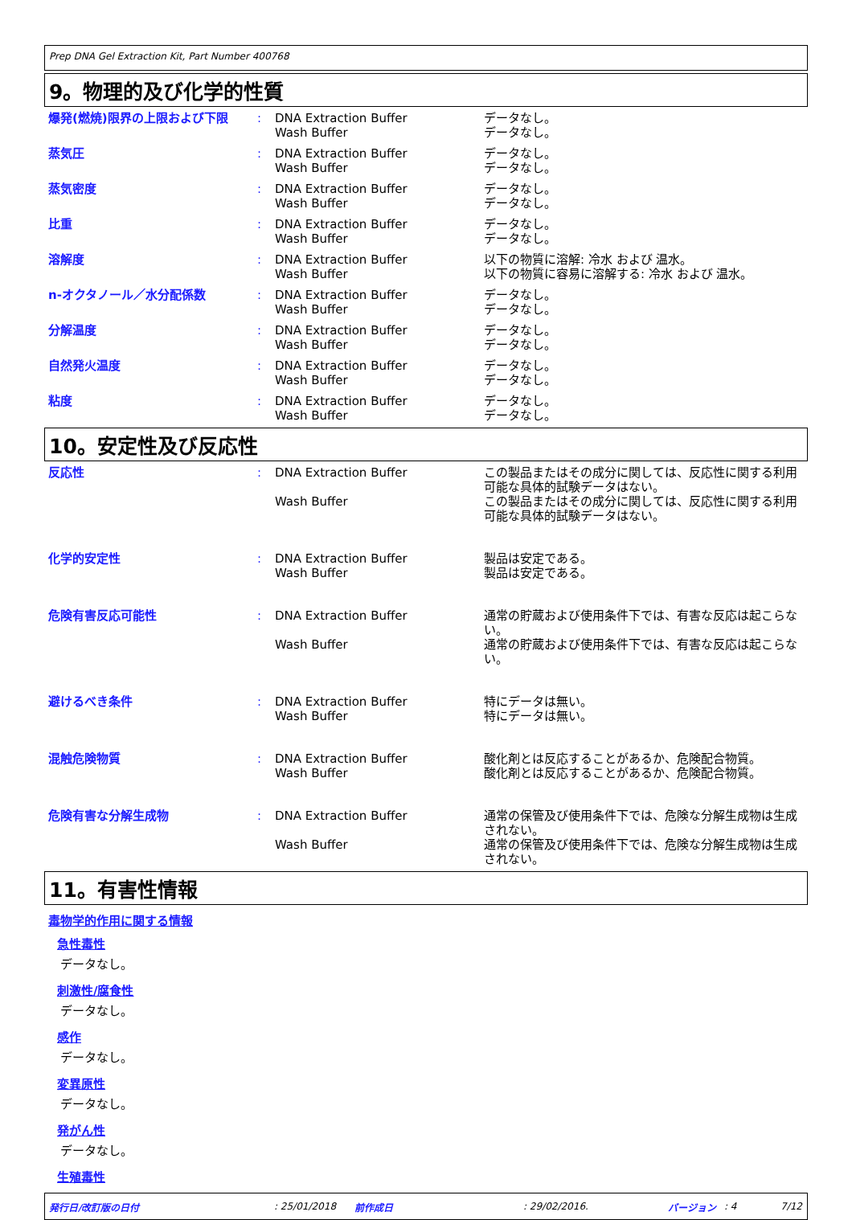Prep DNA Gel Extraction Kit, Part Number 400768
9。物理的及び化学的性質
| 爆発(燃焼)限界の上限および下限 | : | DNA Extraction Buffer Wash Buffer | データなし。 データなし。 |
| 蒸気圧 | : | DNA Extraction Buffer Wash Buffer | データなし。 データなし。 |
| 蒸気密度 | : | DNA Extraction Buffer Wash Buffer | データなし。 データなし。 |
| 比重 | : | DNA Extraction Buffer Wash Buffer | データなし。 データなし。 |
| 溶解度 | : | DNA Extraction Buffer Wash Buffer | 以下の物質に溶解: 冷水 および 温水。 以下の物質に容易に溶解する: 冷水 および 温水。 |
| n-オクタノール／水分配係数 | : | DNA Extraction Buffer Wash Buffer | データなし。 データなし。 |
| 分解温度 | : | DNA Extraction Buffer Wash Buffer | データなし。 データなし。 |
| 自然発火温度 | : | DNA Extraction Buffer Wash Buffer | データなし。 データなし。 |
| 粘度 | : | DNA Extraction Buffer Wash Buffer | データなし。 データなし。 |
10。安定性及び反応性
| 反応性 | : | DNA Extraction Buffer Wash Buffer | この製品またはその成分に関しては、反応性に関する利用可能な具体的試験データはない。 この製品またはその成分に関しては、反応性に関する利用可能な具体的試験データはない。 |
| 化学的安定性 | : | DNA Extraction Buffer Wash Buffer | 製品は安定である。 製品は安定である。 |
| 危険有害反応可能性 | : | DNA Extraction Buffer Wash Buffer | 通常の貯蔵および使用条件下では、有害な反応は起こらない。 通常の貯蔵および使用条件下では、有害な反応は起こらない。 |
| 避けるべき条件 | : | DNA Extraction Buffer Wash Buffer | 特にデータは無い。 特にデータは無い。 |
| 混触危険物質 | : | DNA Extraction Buffer Wash Buffer | 酸化剤とは反応することがあるか、危険配合物質。 酸化剤とは反応することがあるか、危険配合物質。 |
| 危険有害な分解生成物 | : | DNA Extraction Buffer Wash Buffer | 通常の保管及び使用条件下では、危険な分解生成物は生成されない。 通常の保管及び使用条件下では、危険な分解生成物は生成されない。 |
11。有害性情報
毒物学的作用に関する情報
急性毒性
データなし。
刺激性/腐食性
データなし。
感作
データなし。
変異原性
データなし。
発がん性
データなし。
生殖毒性
発行日/改訂版の日付: 25/01/2018 前作成日: 29/02/2016. バージョン: 4 7/12